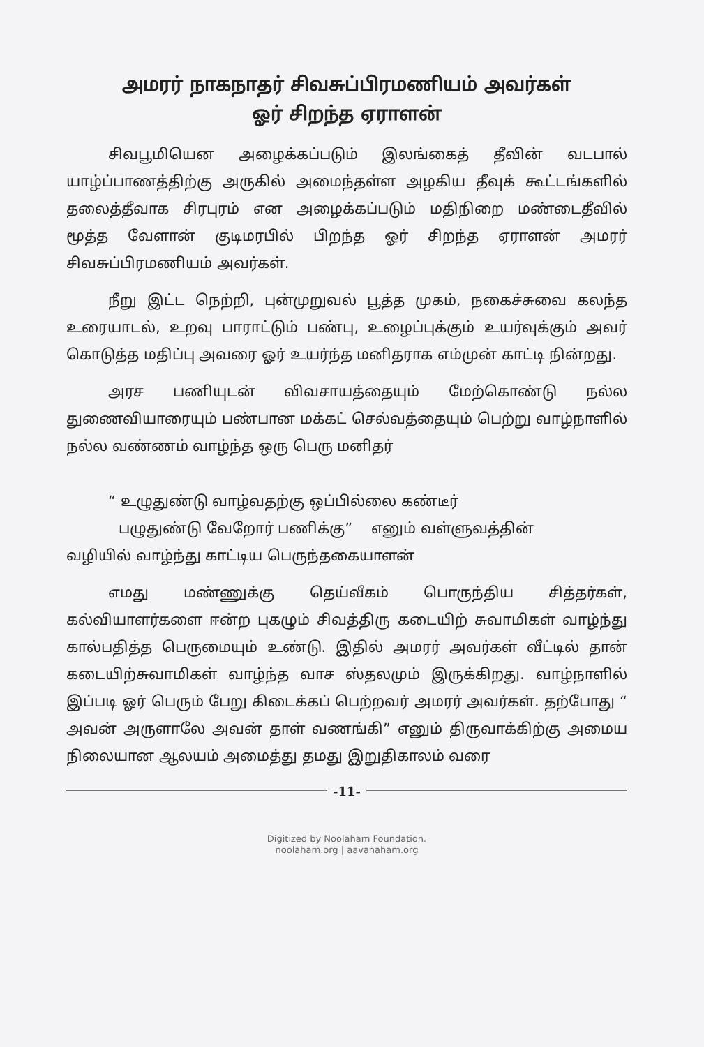அமரர் நாகநாதர் சிவசுப்பிரமணியம் அவர்கள்
ஓர் சிறந்த ஏராளன்
சிவபூமியென அழைக்கப்படும் இலங்கைத் தீவின் வடபால் யாழ்ப்பாணத்திற்கு அருகில் அமைந்தள்ள அழகிய தீவுக் கூட்டங்களில் தலைத்தீவாக சிரபுரம் என அழைக்கப்படும் மதிநிறை மண்டைதீவில் மூத்த வேளான் குடிமரபில் பிறந்த ஓர் சிறந்த ஏராளன் அமரர் சிவசுப்பிரமணியம் அவர்கள்.
நீறு இட்ட நெற்றி, புன்முறுவல் பூத்த முகம், நகைச்சுவை கலந்த உரையாடல், உறவு பாராட்டும் பண்பு, உழைப்புக்கும் உயர்வுக்கும் அவர் கொடுத்த மதிப்பு அவரை ஓர் உயர்ந்த மனிதராக எம்முன் காட்டி நின்றது.
அரச பணியுடன் விவசாயத்தையும் மேற்கொண்டு நல்ல துணைவியாரையும் பண்பான மக்கட் செல்வத்தையும் பெற்று வாழ்நாளில் நல்ல வண்ணம் வாழ்ந்த ஒரு பெரு மனிதர்
“ உழுதுண்டு வாழ்வதற்கு ஒப்பில்லை கண்டீர்
பழுதுண்டு வேறோர் பணிக்கு” எனும் வள்ளுவத்தின்
வழியில் வாழ்ந்து காட்டிய பெருந்தகையாளன்
எமது மண்ணுக்கு தெய்வீகம் பொருந்திய சித்தர்கள், கல்வியாளர்களை ஈன்ற புகழும் சிவத்திரு கடையிற் சுவாமிகள் வாழ்ந்து கால்பதித்த பெருமையும் உண்டு. இதில் அமரர் அவர்கள் வீட்டில் தான் கடையிற்சுவாமிகள் வாழ்ந்த வாச ஸ்தலமும் இருக்கிறது. வாழ்நாளில் இப்படி ஓர் பெரும் பேறு கிடைக்கப் பெற்றவர் அமரர் அவர்கள். தற்போது “ அவன் அருளாலே அவன் தாள் வணங்கி” எனும் திருவாக்கிற்கு அமைய நிலையான ஆலயம் அமைத்து தமது இறுதிகாலம் வரை
-11-
Digitized by Noolaham Foundation.
noolaham.org | aavanaham.org